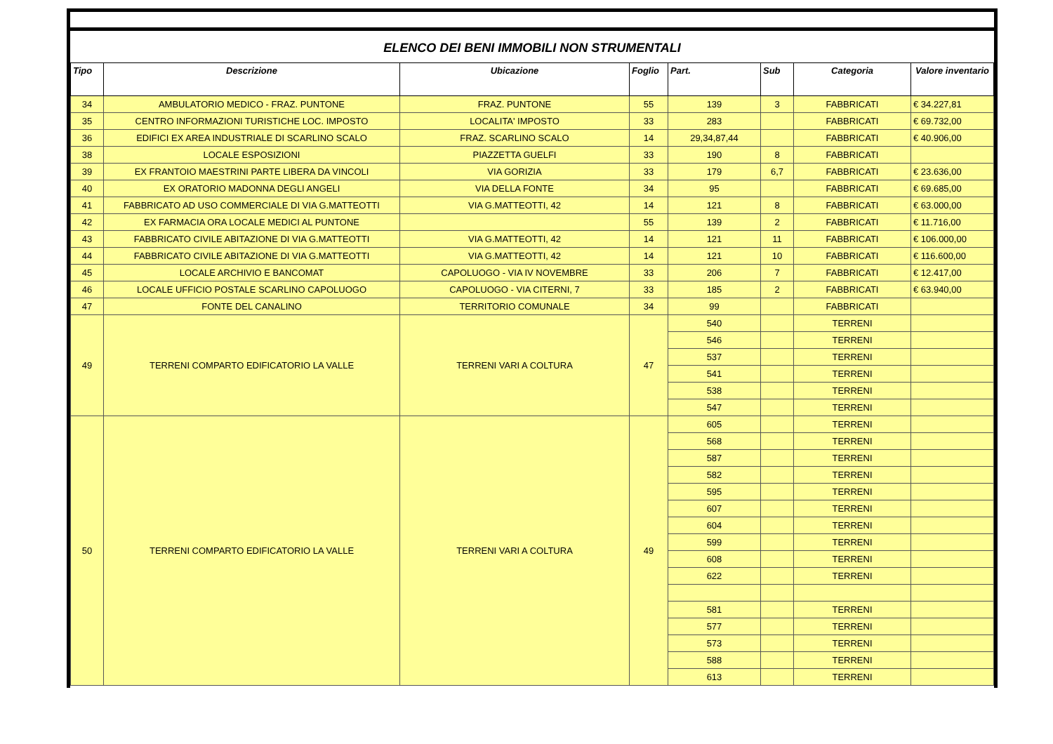ELENCO DEI BENI IMMOBILI NON STRUMENTALI
| Tipo | Descrizione | Ubicazione | Foglio | Part. | Sub | Categoria | Valore inventario |
| --- | --- | --- | --- | --- | --- | --- | --- |
| 34 | AMBULATORIO MEDICO - FRAZ. PUNTONE | FRAZ. PUNTONE | 55 | 139 | 3 | FABBRICATI | € 34.227,81 |
| 35 | CENTRO INFORMAZIONI TURISTICHE LOC. IMPOSTO | LOCALITA' IMPOSTO | 33 | 283 | | FABBRICATI | € 69.732,00 |
| 36 | EDIFICI EX AREA INDUSTRIALE DI SCARLINO SCALO | FRAZ. SCARLINO SCALO | 14 | 29,34,87,44 | | FABBRICATI | € 40.906,00 |
| 38 | LOCALE ESPOSIZIONI | PIAZZETTA GUELFI | 33 | 190 | 8 | FABBRICATI | |
| 39 | EX FRANTOIO MAESTRINI PARTE LIBERA DA VINCOLI | VIA GORIZIA | 33 | 179 | 6,7 | FABBRICATI | € 23.636,00 |
| 40 | EX ORATORIO MADONNA DEGLI ANGELI | VIA DELLA FONTE | 34 | 95 | | FABBRICATI | € 69.685,00 |
| 41 | FABBRICATO AD USO COMMERCIALE DI VIA G.MATTEOTTI | VIA G.MATTEOTTI, 42 | 14 | 121 | 8 | FABBRICATI | € 63.000,00 |
| 42 | EX FARMACIA ORA LOCALE MEDICI AL PUNTONE | | 55 | 139 | 2 | FABBRICATI | € 11.716,00 |
| 43 | FABBRICATO CIVILE ABITAZIONE DI VIA G.MATTEOTTI | VIA G.MATTEOTTI, 42 | 14 | 121 | 11 | FABBRICATI | € 106.000,00 |
| 44 | FABBRICATO CIVILE ABITAZIONE DI VIA G.MATTEOTTI | VIA G.MATTEOTTI, 42 | 14 | 121 | 10 | FABBRICATI | € 116.600,00 |
| 45 | LOCALE ARCHIVIO E BANCOMAT | CAPOLUOGO - VIA IV NOVEMBRE | 33 | 206 | 7 | FABBRICATI | € 12.417,00 |
| 46 | LOCALE UFFICIO POSTALE SCARLINO CAPOLUOGO | CAPOLUOGO - VIA CITERNI, 7 | 33 | 185 | 2 | FABBRICATI | € 63.940,00 |
| 47 | FONTE DEL CANALINO | TERRITORIO COMUNALE | 34 | 99 | | FABBRICATI | |
| 49 | TERRENI COMPARTO EDIFICATORIO LA VALLE | TERRENI VARI A COLTURA | 47 | 540 | | TERRENI | |
| | | | | 546 | | TERRENI | |
| | | | | 537 | | TERRENI | |
| | | | | 541 | | TERRENI | |
| | | | | 538 | | TERRENI | |
| | | | | 547 | | TERRENI | |
| 50 | TERRENI COMPARTO EDIFICATORIO LA VALLE | TERRENI VARI A COLTURA | 49 | 605 | | TERRENI | |
| | | | | 568 | | TERRENI | |
| | | | | 587 | | TERRENI | |
| | | | | 582 | | TERRENI | |
| | | | | 595 | | TERRENI | |
| | | | | 607 | | TERRENI | |
| | | | | 604 | | TERRENI | |
| | | | | 599 | | TERRENI | |
| | | | | 608 | | TERRENI | |
| | | | | 622 | | TERRENI | |
| | | | | 581 | | TERRENI | |
| | | | | 577 | | TERRENI | |
| | | | | 573 | | TERRENI | |
| | | | | 588 | | TERRENI | |
| | | | | 613 | | TERRENI | |